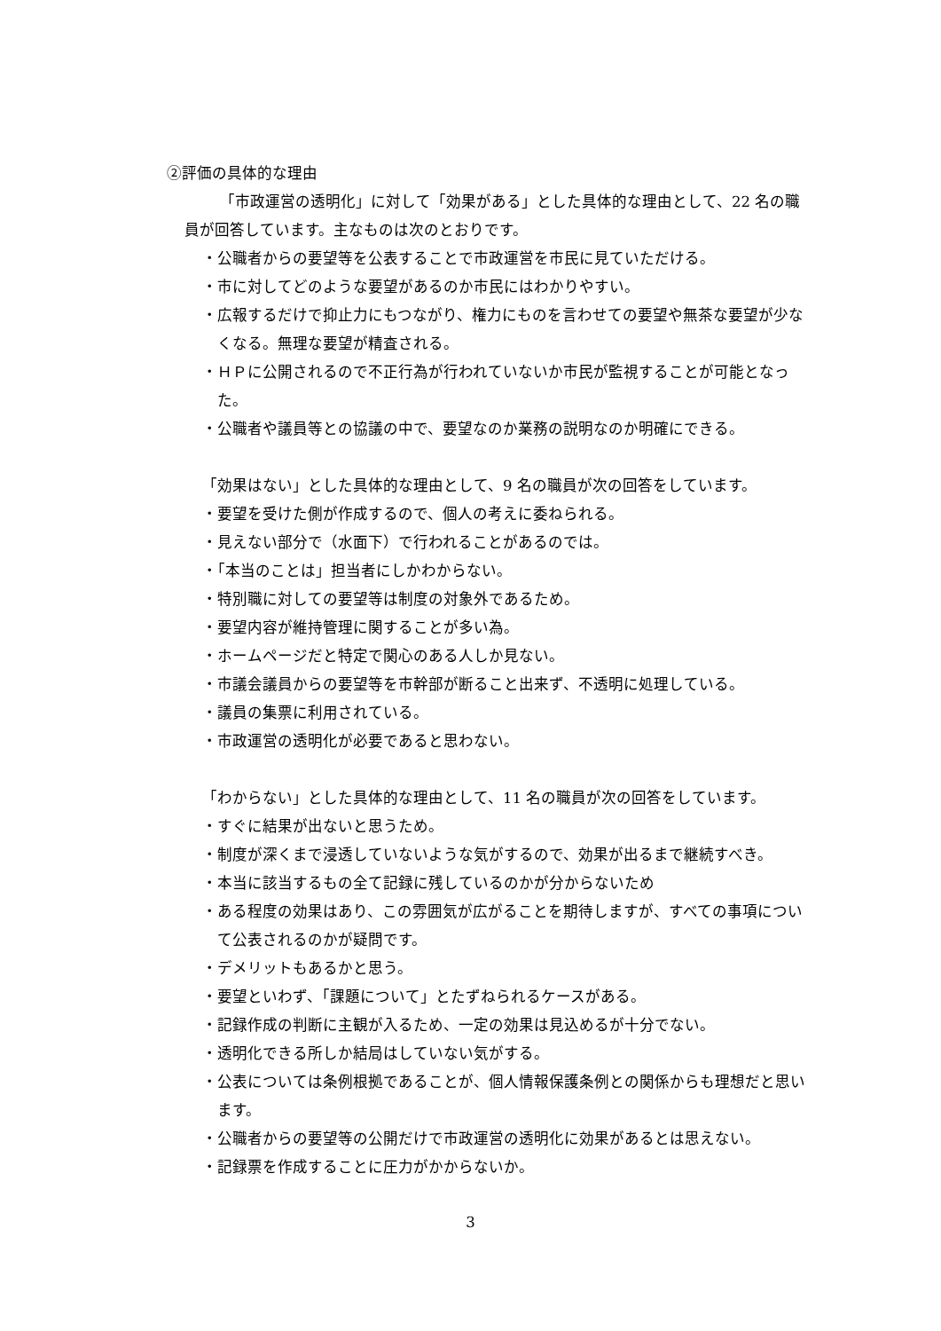②評価の具体的な理由
「市政運営の透明化」に対して「効果がある」とした具体的な理由として、22 名の職員が回答しています。主なものは次のとおりです。
・公職者からの要望等を公表することで市政運営を市民に見ていただける。
・市に対してどのような要望があるのか市民にはわかりやすい。
・広報するだけで抑止力にもつながり、権力にものを言わせての要望や無茶な要望が少なくなる。無理な要望が精査される。
・ＨＰに公開されるので不正行為が行われていないか市民が監視することが可能となった。
・公職者や議員等との協議の中で、要望なのか業務の説明なのか明確にできる。
「効果はない」とした具体的な理由として、9 名の職員が次の回答をしています。
・要望を受けた側が作成するので、個人の考えに委ねられる。
・見えない部分で（水面下）で行われることがあるのでは。
・「本当のことは」担当者にしかわからない。
・特別職に対しての要望等は制度の対象外であるため。
・要望内容が維持管理に関することが多い為。
・ホームページだと特定で関心のある人しか見ない。
・市議会議員からの要望等を市幹部が断ること出来ず、不透明に処理している。
・議員の集票に利用されている。
・市政運営の透明化が必要であると思わない。
「わからない」とした具体的な理由として、11 名の職員が次の回答をしています。
・すぐに結果が出ないと思うため。
・制度が深くまで浸透していないような気がするので、効果が出るまで継続すべき。
・本当に該当するもの全て記録に残しているのかが分からないため
・ある程度の効果はあり、この雰囲気が広がることを期待しますが、すべての事項について公表されるのかが疑問です。
・デメリットもあるかと思う。
・要望といわず、「課題について」とたずねられるケースがある。
・記録作成の判断に主観が入るため、一定の効果は見込めるが十分でない。
・透明化できる所しか結局はしていない気がする。
・公表については条例根拠であることが、個人情報保護条例との関係からも理想だと思います。
・公職者からの要望等の公開だけで市政運営の透明化に効果があるとは思えない。
・記録票を作成することに圧力がかからないか。
3